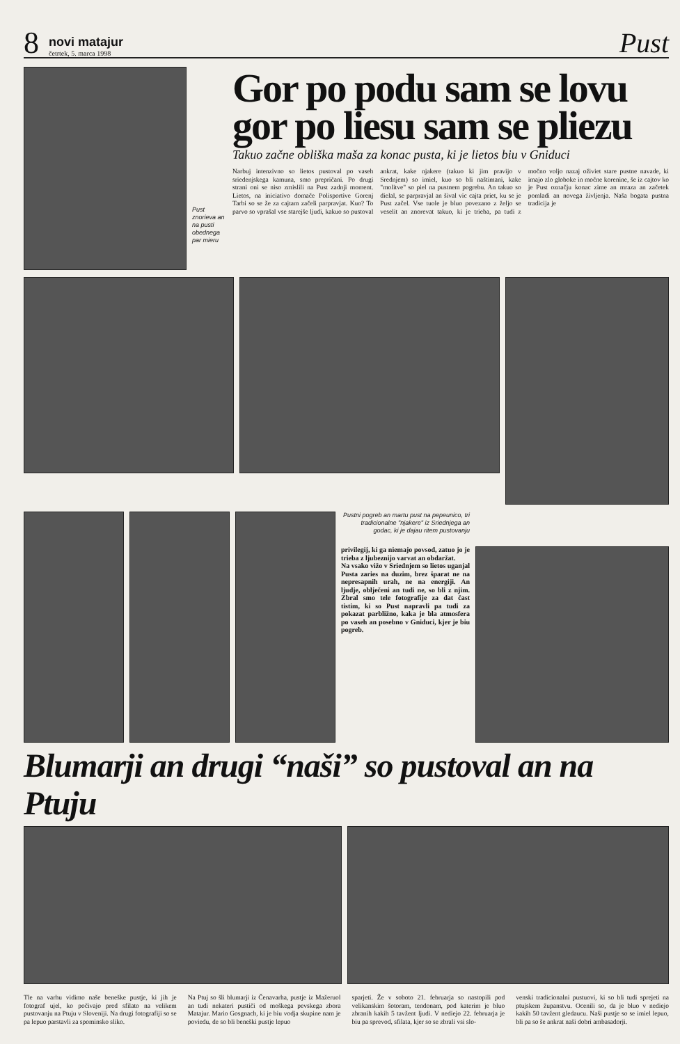8
novi matajur
četrtek, 5. marca 1998
Pust
Pust znorieva an na pusti obednega par mieru
Gor po podu sam se lovu gor po liesu sam se pliezu
Takuo začne obliška maša za konac pusta, ki je lietos biu v Gniduci
Narbuj intenzivno so lietos pustoval po vaseh sriedenjskega kamuna, smo prepričani. Po drugi strani oni se niso zmislili na Pust zadnji moment. Lietos, na iniciativo domače Polisportive Gorenj Tarbi so se že za cajtam začeli parpravjat. Kuo? To parvo so vprašal vse starejše ljudi, kakuo so pustoval ankrat, kake njakere (takuo ki jim pravijo v Srednjem) so imiel, kuo so bli naštimani, kake "molitve" so piel na pustnem pogrebu. An takuo so dielal, se parpravjal an šival vic cajta priet, ku se je Pust začel. Vse tuole je bluo povezano z željo se veselit an znorevat takuo, ki je trieba, pa tudi z močno voljo nazaj oživiet stare pustne navade, ki imajo zlo globoke in močne korenine, še iz cajtov ko je Pust označju konac zime an mraza an začetek pomladi an novega življenja. Naša bogata pustna tradicija je
Pustni pogreb an martu pust na pepeunico, tri tradicionalne "njakere" iz Sriednjega an godac, ki je dajau ritem pustovanju
privilegij, ki ga niemajo povsod, zatuo jo je trieba z ljubeznijo varvat an obdaržat.
Na vsako vižo v Sriednjem so lietos uganjal Pusta zaries na duzim, brez šparat ne na nepresapnih urah, ne na energiji. An ljudje, oblječeni an tudi ne, so bli z njim. Zbral smo tele fotografije za dat čast tistim, ki so Pust napravli pa tudi za pokazat parbližno, kaka je bla atmosfera po vaseh an posebno v Gniduci, kjer je biu pogreb.
Blumarji an drugi “naši” so pustoval an na Ptuju
Tle na varhu vidimo naše beneške pustje, ki jih je fotograf ujel, ko počivajo pred sfilato na velikem pustovanju na Ptuju v Sloveniji. Na drugi fotografiji so se pa lepuo parstavli za spominsko sliko.
Na Ptuj so šli blumarji iz Čenavarha, pustje iz Mažeruol an tudi nekateri pustiči od moškega pevskega zbora Matajur. Mario Gosgnach, ki je biu vodja skupine nam je poviedu, de so bli beneški pustje lepuo
sparjeti. Že v soboto 21. februarja so nastopili pod velikanskim šotoram, tendonam, pod katerim je bluo zbranih kakih 5 tavžent ljudi. V nediejo 22. februarja je biu pa sprevod, sfilata, kjer so se zbrali vsi slo-
venski tradicionalni pustuovi, ki so bli tudi sprejeti na ptujskem županstvu. Ocenili so, da je bluo v nediejo kakih 50 tavžent gledaucu. Naši pustje so se imiel lepuo, bli pa so še ankrat naši dobri ambasadorji.